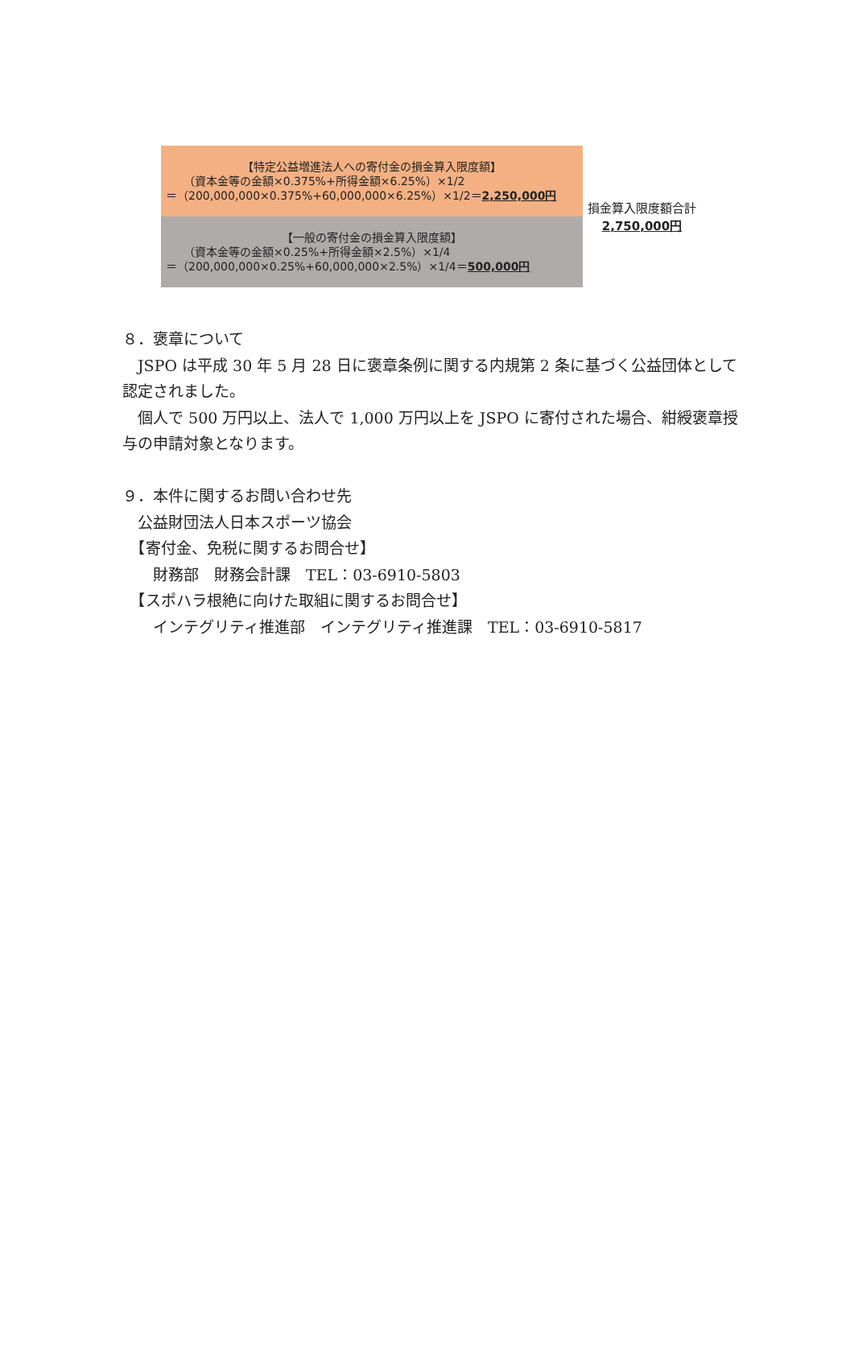【特定公益増進法人への寄付金の損金算入限度額】
（資本金等の金額×0.375%+所得金額×6.25%）×1/2
＝（200,000,000×0.375%+60,000,000×6.25%）×1/2＝2,250,000円
【一般の寄付金の損金算入限度額】
（資本金等の金額×0.25%+所得金額×2.5%）×1/4
＝（200,000,000×0.25%+60,000,000×2.5%）×1/4＝500,000円
損金算入限度額合計
2,750,000円
８．褒章について
　JSPO は平成 30 年 5 月 28 日に褒章条例に関する内規第 2 条に基づく公益団体として認定されました。
　個人で 500 万円以上、法人で 1,000 万円以上を JSPO に寄付された場合、紺綬褒章授与の申請対象となります。
９．本件に関するお問い合わせ先
　公益財団法人日本スポーツ協会
　【寄付金、免税に関するお問合せ】
　　財務部　財務会計課　TEL：03-6910-5803
　【スポハラ根絶に向けた取組に関するお問合せ】
　　インテグリティ推進部　インテグリティ推進課　TEL：03-6910-5817